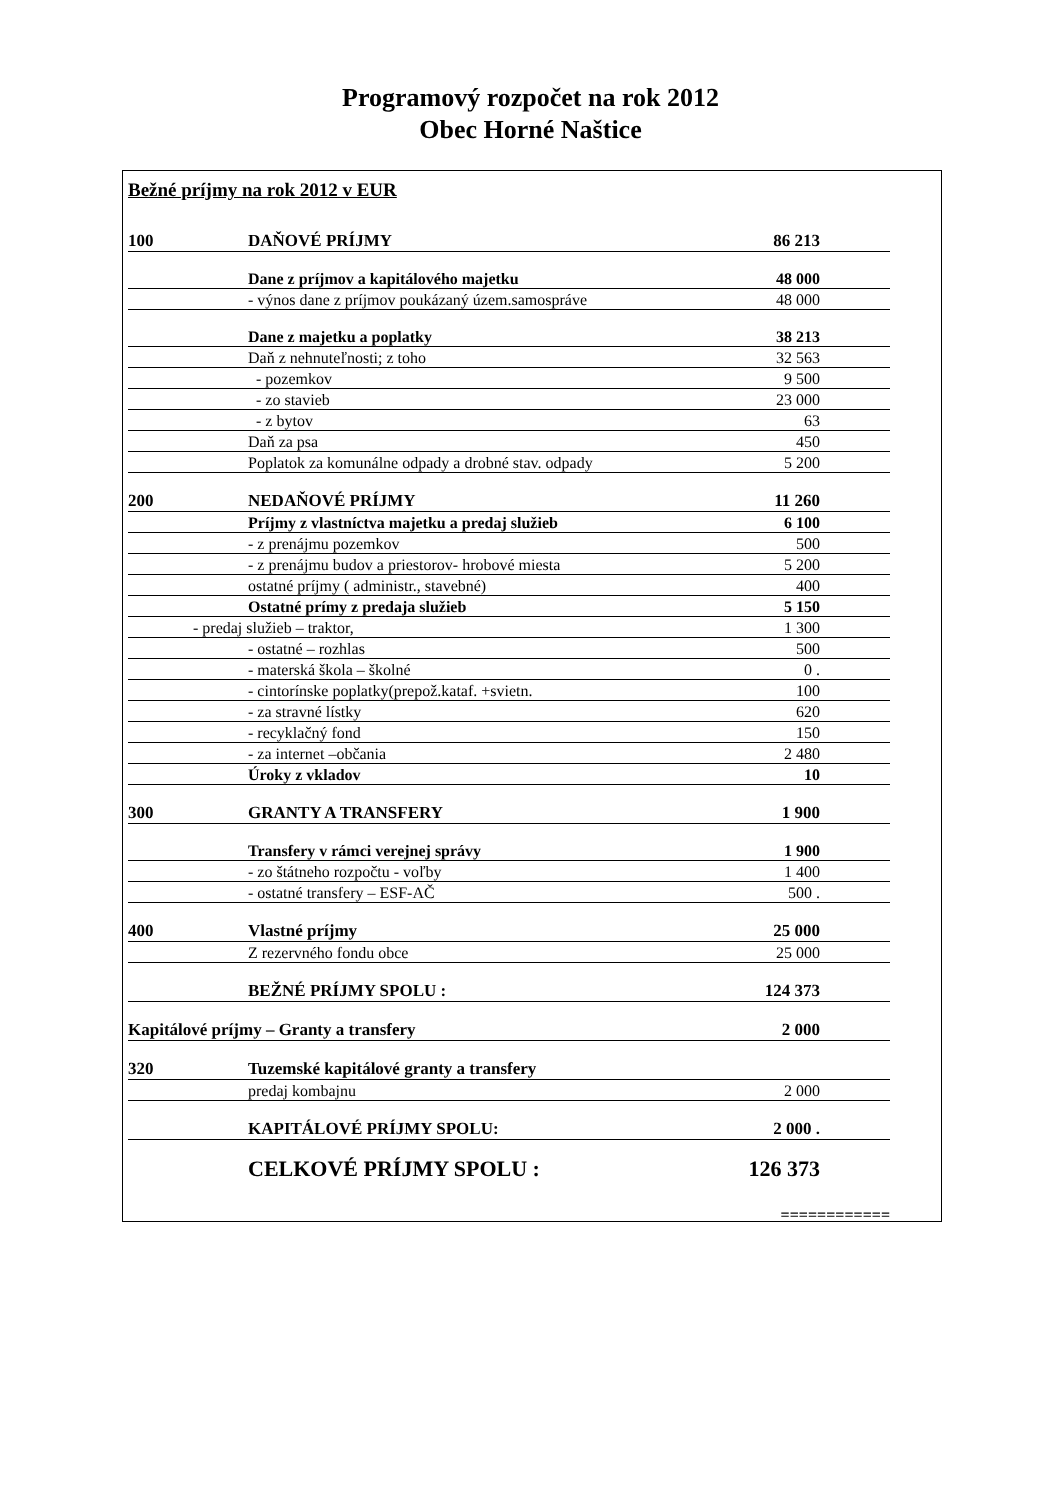Programový rozpočet na rok 2012
Obec Horné Naštice
Bežné príjmy na rok 2012 v EUR
| 100 | DAŇOVÉ PRÍJMY | 86 213 |
| | Dane z príjmov a kapitálového majetku | 48 000 |
| | - výnos dane z príjmov poukázaný územ.samospráve | 48 000 |
| | Dane z majetku a poplatky | 38 213 |
| | Daň z nehnuteľnosti; z toho | 32 563 |
| | - pozemkov | 9 500 |
| | - zo stavieb | 23 000 |
| | - z bytov | 63 |
| | Daň za psa | 450 |
| | Poplatok za komunálne odpady a drobné stav. odpady | 5 200 |
| 200 | NEDAŇOVÉ PRÍJMY | 11 260 |
| | Príjmy z vlastníctva majetku a predaj služieb | 6 100 |
| | - z prenájmu pozemkov | 500 |
| | - z prenájmu budov a priestorov- hrobové miesta | 5 200 |
| | ostatné príjmy ( administr., stavebné) | 400 |
| | Ostatné prímy z predaja služieb | 5 150 |
| - predaj služieb – traktor, | | 1 300 |
| | - ostatné – rozhlas | 500 |
| | - materská škola – školné | 0 . |
| | - cintorínske poplatky(prepož.kataf. +svietn. | 100 |
| | - za stravné lístky | 620 |
| | - recyklačný fond | 150 |
| | - za internet –občania | 2 480 |
| | Úroky z vkladov | 10 |
| 300 | GRANTY A TRANSFERY | 1 900 |
| | Transfery v rámci verejnej správy | 1 900 |
| | - zo štátneho rozpočtu - voľby | 1 400 |
| | - ostatné transfery – ESF-AČ | 500 . |
| 400 | Vlastné príjmy | 25 000 |
| | Z rezervného fondu obce | 25 000 |
| | BEŽNÉ PRÍJMY SPOLU : | 124 373 |
| Kapitálové príjmy – Granty a transfery | | 2 000 |
| 320 | Tuzemské kapitálové granty a transfery | |
| | predaj kombajnu | 2 000 |
| | KAPITÁLOVÉ PRÍJMY SPOLU: | 2 000 . |
| | CELKOVÉ PRÍJMY SPOLU : | 126 373 |
| | | ============ |